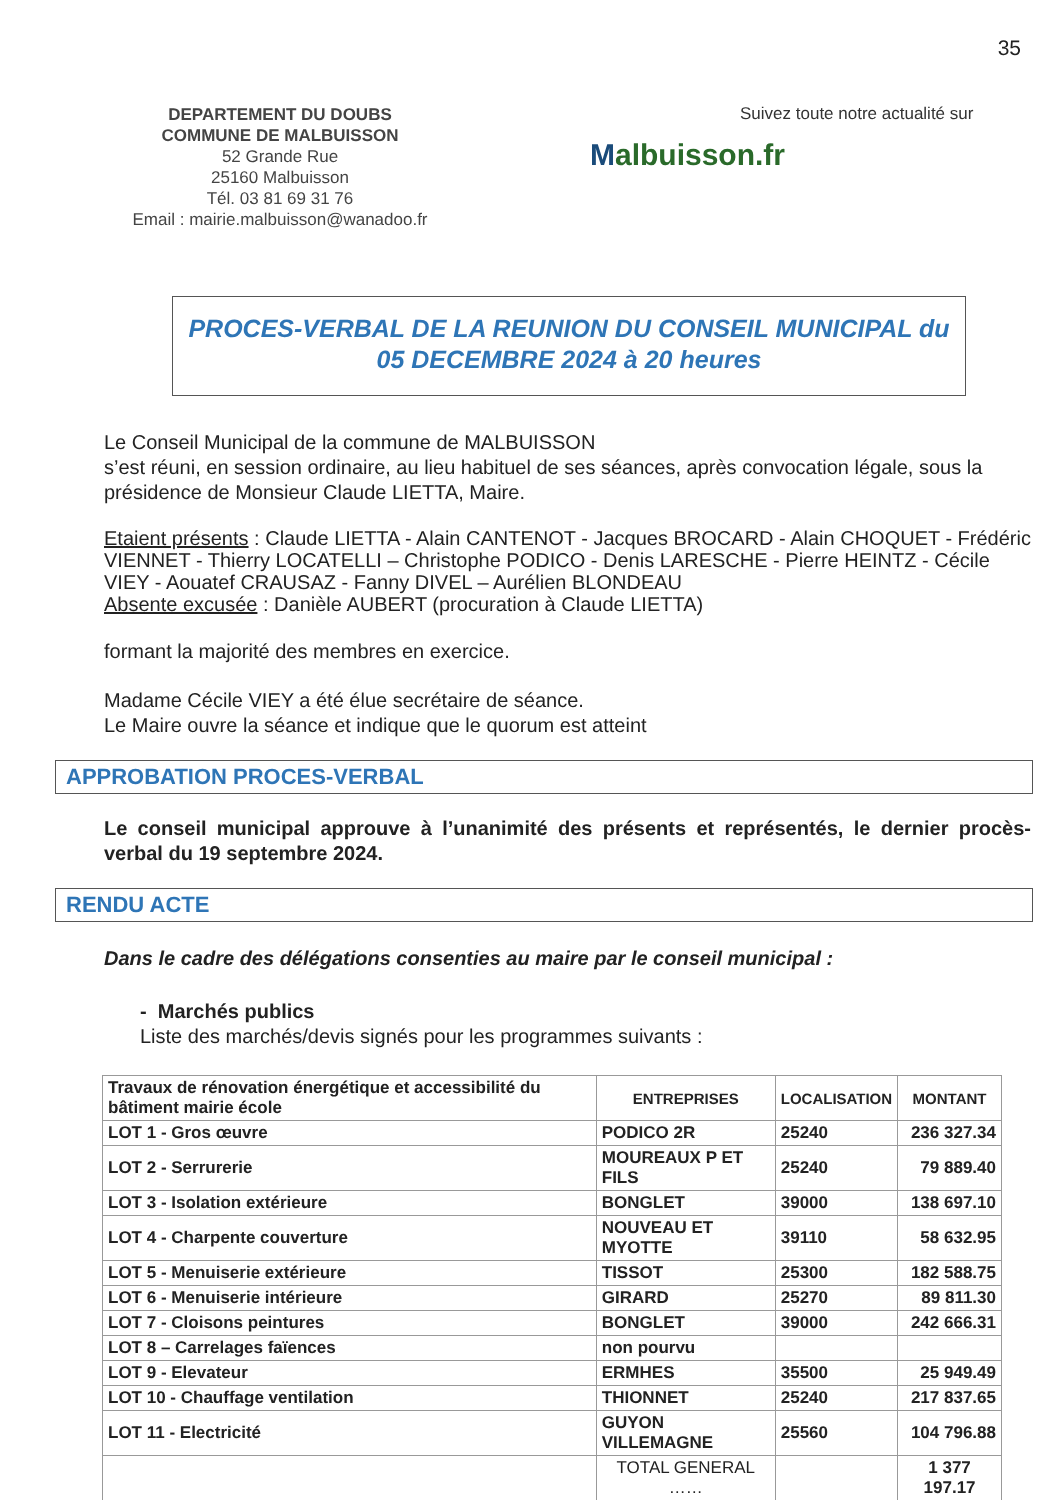35
DEPARTEMENT DU DOUBS
COMMUNE DE MALBUISSON
52 Grande Rue
25160 Malbuisson
Tél. 03 81 69 31 76
Email : mairie.malbuisson@wanadoo.fr
Suivez toute notre actualité sur
Malbuisson.fr
PROCES-VERBAL DE LA REUNION DU CONSEIL MUNICIPAL du
05 DECEMBRE 2024 à 20 heures
Le Conseil Municipal de la commune de MALBUISSON
s’est réuni, en session ordinaire, au lieu habituel de ses séances, après convocation légale, sous la présidence de Monsieur Claude LIETTA, Maire.
Etaient présents : Claude LIETTA - Alain CANTENOT - Jacques BROCARD - Alain CHOQUET - Frédéric VIENNET - Thierry LOCATELLI – Christophe PODICO - Denis LARESCHE - Pierre HEINTZ - Cécile VIEY - Aouatef CRAUSAZ - Fanny DIVEL – Aurélien BLONDEAU
Absente excusée : Danièle AUBERT (procuration à Claude LIETTA)
formant la majorité des membres en exercice.
Madame Cécile VIEY a été élue secrétaire de séance.
Le Maire ouvre la séance et indique que le quorum est atteint
APPROBATION PROCES-VERBAL
Le conseil municipal approuve à l’unanimité des présents et représentés, le dernier procès-verbal du 19 septembre 2024.
RENDU ACTE
Dans le cadre des délégations consenties au maire par le conseil municipal :
- Marchés publics
Liste des marchés/devis signés pour les programmes suivants :
| Travaux de rénovation énergétique et accessibilité du bâtiment mairie école | ENTREPRISES | LOCALISATION | MONTANT |
| --- | --- | --- | --- |
| LOT 1 - Gros œuvre | PODICO 2R | 25240 | 236 327.34 |
| LOT 2 - Serrurerie | MOUREAUX P ET FILS | 25240 | 79 889.40 |
| LOT 3 - Isolation extérieure | BONGLET | 39000 | 138 697.10 |
| LOT 4 - Charpente couverture | NOUVEAU ET MYOTTE | 39110 | 58 632.95 |
| LOT 5 - Menuiserie extérieure | TISSOT | 25300 | 182 588.75 |
| LOT 6 - Menuiserie intérieure | GIRARD | 25270 | 89 811.30 |
| LOT 7 - Cloisons peintures | BONGLET | 39000 | 242 666.31 |
| LOT 8 – Carrelages faïences | non pourvu | | |
| LOT 9 - Elevateur | ERMHES | 35500 | 25 949.49 |
| LOT 10 - Chauffage ventilation | THIONNET | 25240 | 217 837.65 |
| LOT 11 - Electricité | GUYON VILLEMAGNE | 25560 | 104 796.88 |
| | TOTAL GENERAL …… | | 1 377 197.17 |